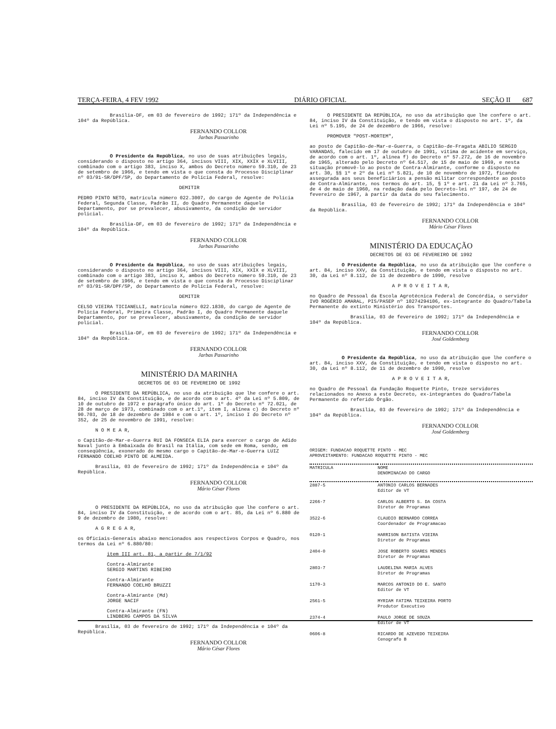TERÇA-FEIRA, 4 FEV 1992 DIÁRIO OFICIAL SEÇÃO II 687
Brasília-DF, em 03 de fevereiro de 1992; 171º da Independência e 104º da República.
FERNANDO COLLOR
Jarbas Passarinho
O Presidente da República, no uso de suas atribuições legais, considerando o disposto no artigo 364, incisos VIII, XIX, XXIX e XLVIII, combinado com o artigo 383, inciso X, ambos do Decreto número 59.310, de 23 de setembro de 1966, e tendo em vista o que consta do Processo Disciplinar nº 03/91-SR/DPF/SP, do Departamento de Polícia Federal, resolve:
DEMITIR
PEDRO PINTO NETO, matrícula número 022.3007, do cargo de Agente de Polícia Federal, Segunda Classe, Padrão II, do Quadro Permanente daquele Departamento, por se prevalecer, abusivamente, da condição de servidor policial.
Brasília-DF, em 03 de fevereiro de 1992; 171º da Independência e 104º da República.
FERNANDO COLLOR
Jarbas Passarinho
O Presidente da República, no uso de suas atribuições legais, considerando o disposto no artigo 364, incisos VIII, XIX, XXIX e XLVIII, combinado com o artigo 383, inciso X, ambos do Decreto número 59.310, de 23 de setembro de 1966, e tendo em vista o que consta do Processo Disciplinar nº 03/91-SR/DPF/SP, do Departamento de Polícia Federal, resolve:
DEMITIR
CELSO VIEIRA TICIANELLI, matrícula número 022.1830, do cargo de Agente de Polícia Federal, Primeira Classe, Padrão I, do Quadro Permanente daquele Departamento, por se prevalecer, abusivamente, da condição de servidor policial.
Brasília-DF, em 03 de fevereiro de 1992; 171º da Independência e 104º da República.
FERNANDO COLLOR
Jarbas Passarinho
MINISTÉRIO DA MARINHA
DECRETOS DE 03 DE FEVEREIRO DE 1992
O PRESIDENTE DA REPÚBLICA, no uso da atribuição que lhe confere o art. 84, inciso IV da Constituição, e de acordo com o art. 4º da Lei nº 5.809, de 10 de outubro de 1972 e parágrafo único do art. 1º do Decreto nº 72.021, de 28 de março de 1973, combinado com o art.1º, item I, alínea c) do Decreto nº 90.703, de 18 de dezembro de 1984 e com o art. 1º, inciso I do Decreto nº 352, de 25 de novembro de 1991, resolve:
N O M E A R,
o Capitão-de-Mar-e-Guerra RUI DA FONSECA ELIA para exercer o cargo de Adido Naval junto à Embaixada do Brasil na Itália, com sede em Roma, sendo, em conseqüência, exonerado do mesmo cargo o Capitão-de-Mar-e-Guerra LUIZ FERNANDO COELHO PINTO DE ALMEIDA.
Brasília, 03 de fevereiro de 1992; 171º da Independência e 104º da República.
FERNANDO COLLOR
Mário César Flores
O PRESIDENTE DA REPÚBLICA, no uso da atribuição que lhe confere o art. 84, inciso IV da Constituição, e de acordo com o art. 85, da Lei nº 6.880 de 9 de dezembro de 1980, resolve:
A G R E G A R,
os Oficiais-Generais abaixo mencionados aos respectivos Corpos e Quadro, nos termos da Lei nº 6.880/80:
item III art. 81, a partir de 7/1/92
Contra-Almirante
SERGIO MARTINS RIBEIRO
Contra-Almirante
FERNANDO COELHO BRUZZI
Contra-Almirante (Md)
JORGE NACIF
Contra-Almirante (FN)
LINDBERG CAMPOS DA SILVA
Brasília, 03 de fevereiro de 1992; 171º da Independência e 104º da República.
FERNANDO COLLOR
Mário César Flores
O PRESIDENTE DA REPÚBLICA, no uso da atribuição que lhe confere o art. 84, inciso IV da Constituição, e tendo em vista o disposto no art. 1º, da Lei nº 5.195, de 24 de dezembro de 1966, resolve:
PROMOVER "POST-MORTEM",
ao posto de Capitão-de-Mar-e-Guerra, o Capitão-de-Fragata ABILIO SERGIO VARANDAS, falecido em 17 de outubro de 1991, vítima de acidente em serviço, de acordo com o art. 1º, alínea f) do Decreto nº 57.272, de 16 de novembro de 1965, alterado pelo Decreto nº 64.517, de 15 de maio de 1969, e nesta situação promovê-lo ao posto de Contra-Almirante, conforme o disposto no art. 30, §§ 1º e 2º da Lei nº 5.821, de 10 de novembro de 1972, ficando assegurada aos seus beneficiários a pensão militar correspondente ao posto de Contra-Almirante, nos termos do art. 15, § 1º e art. 21 da Lei nº 3.765, de 4 de maio de 1960, na redação dada pelo Decreto-lei nº 197, de 24 de fevereiro de 1967, à partir da data do seu falecimento.
Brasília, 03 de fevereiro de 1992; 171º da Independência e 104º da República.
FERNANDO COLLOR
Mário César Flores
MINISTÉRIO DA EDUCAÇÃO
DECRETOS DE 03 DE FEVEREIRO DE 1992
O Presidente da República, no uso da atribuição que lhe confere o art. 84, inciso XXV, da Constituição, e tendo em vista o disposto no art. 30, da Lei nº 8.112, de 11 de dezembro de 1990, resolve
A P R O V E I T A R,
no Quadro de Pessoal da Escola Agrotécnica Federal de Concórdia, o servidor IVO ROGÉRIO AMARAL, PIS/PASEP nº 10274294106, ex-integrante do Quadro/Tabela Permanente do extinto Ministério dos Transportes.
Brasília, 03 de fevereiro de 1992; 171º da Independência e 104º da República.
FERNANDO COLLOR
José Goldemberg
O Presidente da República, no uso da atribuição que lhe confere o art. 84, inciso XXV, da Constituição, e tendo em vista o disposto no art. 30, da Lei nº 8.112, de 11 de dezembro de 1990, resolve
A P R O V E I T A R,
no Quadro de Pessoal da Fundação Roquette Pinto, treze servidores relacionados no Anexo a este Decreto, ex-integrantes do Quadro/Tabela Permanente do referido Órgão.
Brasília, 03 de fevereiro de 1992; 171º da Independência e 104º da República.
FERNANDO COLLOR
José Goldemberg
ORIGEM: FUNDACAO ROQUETTE PINTO - MEC
APROVEITAMENTO: FUNDACAO ROQUETTE PINTO - MEC
| MATRICULA | NOME DENOMINACAO DO CARGO |
| --- | --- |
| 2887-5 | ANTONIO CARLOS BERNADES Editor de VT |
| 2266-7 | CARLOS ALBERTO S. DA COSTA Diretor de Programas |
| 3522-6 | CLAUDIO BERNARDO CORREA Coordenador de Programacao |
| 0120-1 | HARRISON BATISTA VIEIRA Diretor de Programas |
| 2404-0 | JOSE ROBERTO SOARES MENDES Diretor de Programas |
| 2803-7 | LAUDELINA MARIA ALVES Diretor de Programas |
| 1170-3 | MARCOS ANTONIO DO E. SANTO Editor de VT |
| 2561-5 | MYRIAM FATIMA TEIXEIRA PORTO Produtor Executivo |
| 2374-4 | PAULO JORGE DE SOUZA Editor de VT |
| 0606-8 | RICARDO DE AZEVEDO TEIXEIRA Cenografo B |